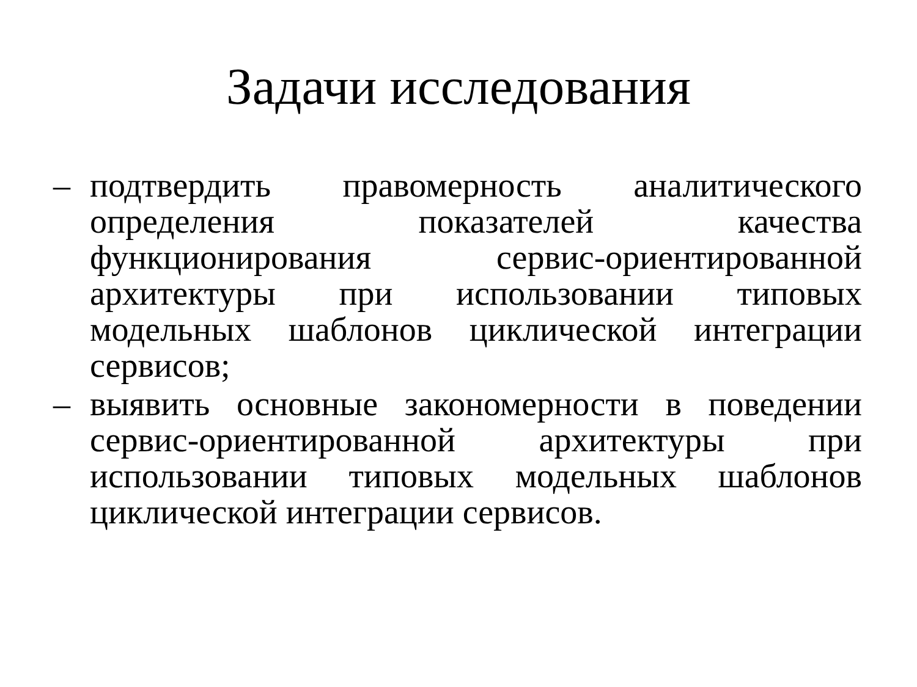Задачи исследования
– подтвердить правомерность аналитического определения показателей качества функционирования сервис-ориентированной архитектуры при использовании типовых модельных шаблонов циклической интеграции сервисов;
– выявить основные закономерности в поведении сервис-ориентированной архитектуры при использовании типовых модельных шаблонов циклической интеграции сервисов.